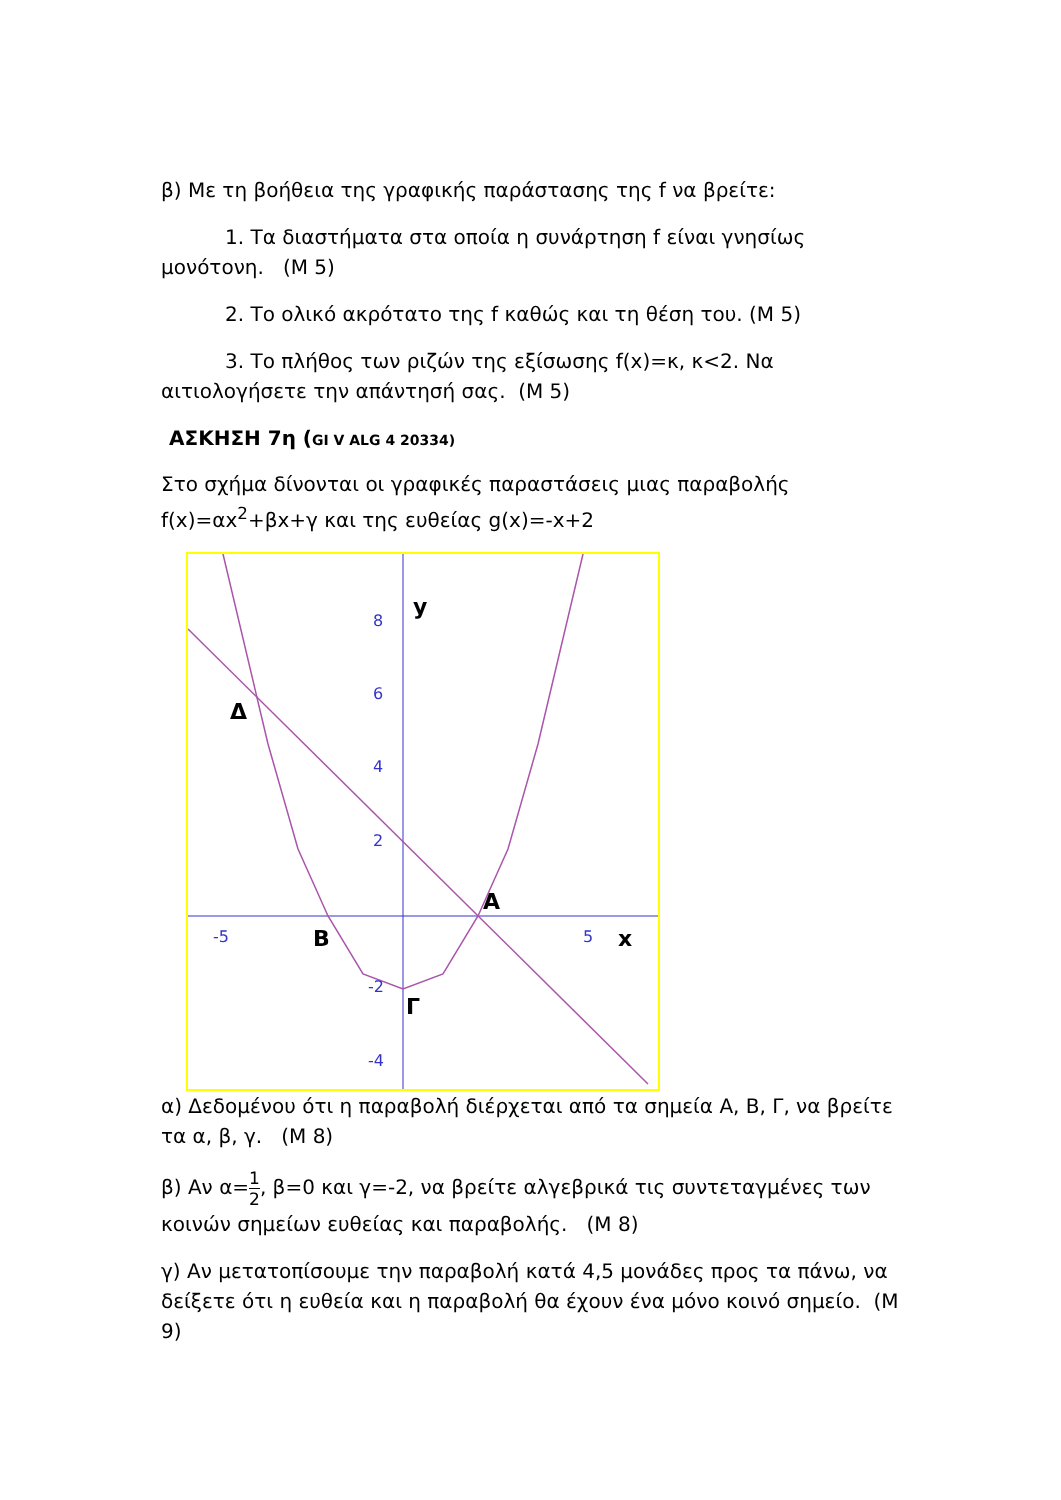β) Με τη βοήθεια της γραφικής παράστασης της f να βρείτε:
1. Τα διαστήματα στα οποία η συνάρτηση f είναι γνησίως μονότονη. (Μ 5)
2. Το ολικό ακρότατο της f καθώς και τη θέση του. (Μ 5)
3. Το πλήθος των ριζών της εξίσωσης f(x)=κ, κ<2. Να αιτιολογήσετε την απάντησή σας. (Μ 5)
ΑΣΚΗΣΗ 7η (GI V ALG 4 20334)
Στο σχήμα δίνονται οι γραφικές παραστάσεις μιας παραβολής f(x)=αx<sup>2</sup>+βx+γ και της ευθείας g(x)=-x+2
8
6
4
2
-2
-4
-5
5
y
Δ
A
B
x
Γ
α) Δεδομένου ότι η παραβολή διέρχεται από τα σημεία Α, Β, Γ, να βρείτε τα α, β, γ. (Μ 8)
β) Αν α=1 2, β=0 και γ=-2, να βρείτε αλγεβρικά τις συντεταγμένες των κοινών σημείων ευθείας και παραβολής. (Μ 8)
γ) Αν μετατοπίσουμε την παραβολή κατά 4,5 μονάδες προς τα πάνω, να δείξετε ότι η ευθεία και η παραβολή θα έχουν ένα μόνο κοινό σημείο. (Μ 9)